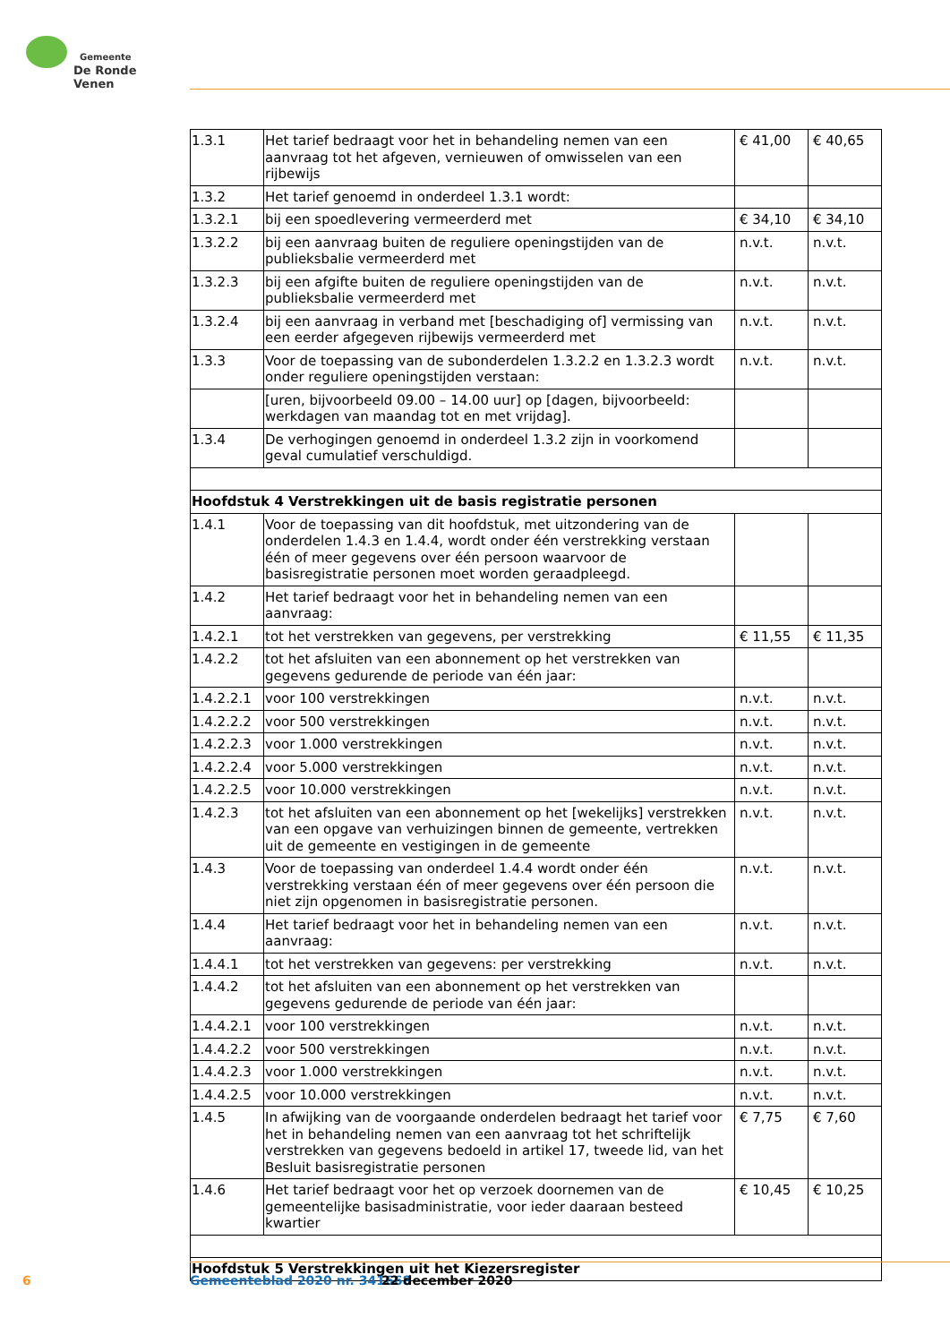Gemeente
De Ronde Venen
| 1.3.1 | Het tarief bedraagt voor het in behandeling nemen van een aanvraag tot het afgeven, vernieuwen of omwisselen van een rijbewijs | € 41,00 | € 40,65 |
| 1.3.2 | Het tarief genoemd in onderdeel 1.3.1 wordt: | | |
| 1.3.2.1 | bij een spoedlevering vermeerderd met | € 34,10 | € 34,10 |
| 1.3.2.2 | bij een aanvraag buiten de reguliere openingstijden van de publieksbalie vermeerderd met | n.v.t. | n.v.t. |
| 1.3.2.3 | bij een afgifte buiten de reguliere openingstijden van de publieksbalie vermeerderd met | n.v.t. | n.v.t. |
| 1.3.2.4 | bij een aanvraag in verband met [beschadiging of] vermissing van een eerder afgegeven rijbewijs vermeerderd met | n.v.t. | n.v.t. |
| 1.3.3 | Voor de toepassing van de subonderdelen 1.3.2.2 en 1.3.2.3 wordt onder reguliere openingstijden verstaan: | n.v.t. | n.v.t. |
| | [uren, bijvoorbeeld 09.00 – 14.00 uur] op [dagen, bijvoorbeeld: werkdagen van maandag tot en met vrijdag]. | | |
| 1.3.4 | De verhogingen genoemd in onderdeel 1.3.2 zijn in voorkomend geval cumulatief verschuldigd. | | |
| Hoofdstuk 4 Verstrekkingen uit de basis registratie personen | | | |
| 1.4.1 | Voor de toepassing van dit hoofdstuk, met uitzondering van de onderdelen 1.4.3 en 1.4.4, wordt onder één verstrekking verstaan één of meer gegevens over één persoon waarvoor de basisregistratie personen moet worden geraadpleegd. | | |
| 1.4.2 | Het tarief bedraagt voor het in behandeling nemen van een aanvraag: | | |
| 1.4.2.1 | tot het verstrekken van gegevens, per verstrekking | € 11,55 | € 11,35 |
| 1.4.2.2 | tot het afsluiten van een abonnement op het verstrekken van gegevens gedurende de periode van één jaar: | | |
| 1.4.2.2.1 | voor 100 verstrekkingen | n.v.t. | n.v.t. |
| 1.4.2.2.2 | voor 500 verstrekkingen | n.v.t. | n.v.t. |
| 1.4.2.2.3 | voor 1.000 verstrekkingen | n.v.t. | n.v.t. |
| 1.4.2.2.4 | voor 5.000 verstrekkingen | n.v.t. | n.v.t. |
| 1.4.2.2.5 | voor 10.000 verstrekkingen | n.v.t. | n.v.t. |
| 1.4.2.3 | tot het afsluiten van een abonnement op het [wekelijks] verstrekken van een opgave van verhuizingen binnen de gemeente, vertrekken uit de gemeente en vestigingen in de gemeente | n.v.t. | n.v.t. |
| 1.4.3 | Voor de toepassing van onderdeel 1.4.4 wordt onder één verstrekking verstaan één of meer gegevens over één persoon die niet zijn opgenomen in basisregistratie personen. | n.v.t. | n.v.t. |
| 1.4.4 | Het tarief bedraagt voor het in behandeling nemen van een aanvraag: | n.v.t. | n.v.t. |
| 1.4.4.1 | tot het verstrekken van gegevens: per verstrekking | n.v.t. | n.v.t. |
| 1.4.4.2 | tot het afsluiten van een abonnement op het verstrekken van gegevens gedurende de periode van één jaar: | | |
| 1.4.4.2.1 | voor 100 verstrekkingen | n.v.t. | n.v.t. |
| 1.4.4.2.2 | voor 500 verstrekkingen | n.v.t. | n.v.t. |
| 1.4.4.2.3 | voor 1.000 verstrekkingen | n.v.t. | n.v.t. |
| 1.4.4.2.5 | voor 10.000 verstrekkingen | n.v.t. | n.v.t. |
| 1.4.5 | In afwijking van de voorgaande onderdelen bedraagt het tarief voor het in behandeling nemen van een aanvraag tot het schriftelijk verstrekken van gegevens bedoeld in artikel 17, tweede lid, van het Besluit basisregistratie personen | € 7,75 | € 7,60 |
| 1.4.6 | Het tarief bedraagt voor het op verzoek doornemen van de gemeentelijke basisadministratie, voor ieder daaraan besteed kwartier | € 10,45 | € 10,25 |
| Hoofdstuk 5 Verstrekkingen uit het Kiezersregister | | | |
6 Gemeenteblad 2020 nr. 341668 22 december 2020